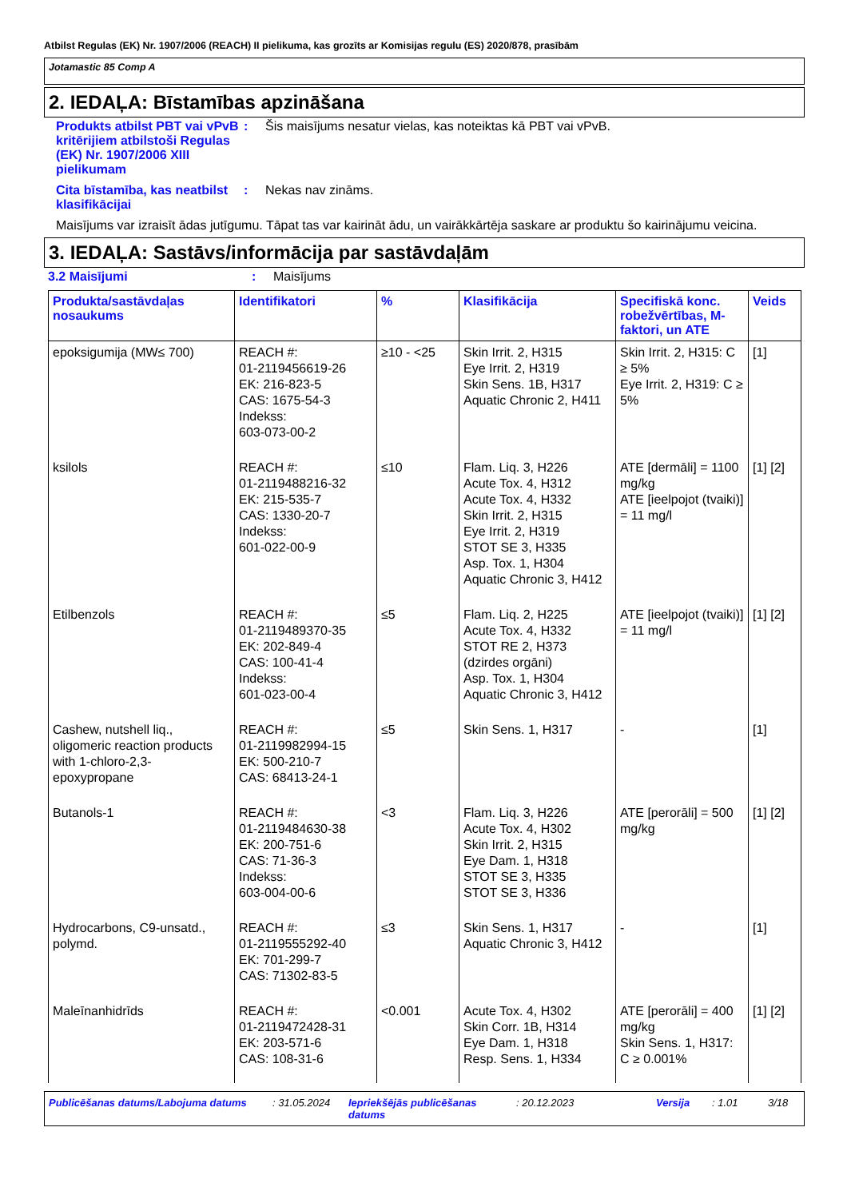Atbilst Regulas (EK) Nr. 1907/2006 (REACH) II pielikuma, kas grozīts ar Komisijas regulu (ES) 2020/878, prasībām
Jotamastic 85 Comp A
2. IEDAĻA: Bīstamības apzināšana
Produkts atbilst PBT vai vPvB kritērijiem atbilstoši Regulas (EK) Nr. 1907/2006 XIII pielikumam
: Šis maisījums nesatur vielas, kas noteiktas kā PBT vai vPvB.
Cita bīstamība, kas neatbilst klasifikācijai
: Nekas nav zināms.
Maisījums var izraisīt ādas jutīgumu. Tāpat tas var kairināt ādu, un vairākkārtēja saskare ar produktu šo kairinājumu veicina.
3. IEDAĻA: Sastāvs/informācija par sastāvdaļām
3.2 Maisījumi : Maisījums
| Produkta/sastāvdaļas nosaukums | Identifikatori | % | Klasifikācija | Specifiskā konc. robežvērtības, M-faktori, un ATE | Veids |
| --- | --- | --- | --- | --- | --- |
| epoksigumija (MW≤ 700) | REACH #: 01-2119456619-26 EK: 216-823-5 CAS: 1675-54-3 Indekss: 603-073-00-2 | ≥10 - <25 | Skin Irrit. 2, H315 Eye Irrit. 2, H319 Skin Sens. 1B, H317 Aquatic Chronic 2, H411 | Skin Irrit. 2, H315: C ≥ 5% Eye Irrit. 2, H319: C ≥ 5% | [1] |
| ksilols | REACH #: 01-2119488216-32 EK: 215-535-7 CAS: 1330-20-7 Indekss: 601-022-00-9 | ≤10 | Flam. Liq. 3, H226 Acute Tox. 4, H312 Acute Tox. 4, H332 Skin Irrit. 2, H315 Eye Irrit. 2, H319 STOT SE 3, H335 Asp. Tox. 1, H304 Aquatic Chronic 3, H412 | ATE [dermāli] = 1100 mg/kg ATE [ieelpojot (tvaiki)] = 11 mg/l | [1] [2] |
| Etilbenzols | REACH #: 01-2119489370-35 EK: 202-849-4 CAS: 100-41-4 Indekss: 601-023-00-4 | ≤5 | Flam. Liq. 2, H225 Acute Tox. 4, H332 STOT RE 2, H373 (dzirdes orgāni) Asp. Tox. 1, H304 Aquatic Chronic 3, H412 | ATE [ieelpojot (tvaiki)] = 11 mg/l | [1] [2] |
| Cashew, nutshell liq., oligomeric reaction products with 1-chloro-2,3-epoxypropane | REACH #: 01-2119982994-15 EK: 500-210-7 CAS: 68413-24-1 | ≤5 | Skin Sens. 1, H317 | - | [1] |
| Butanols-1 | REACH #: 01-2119484630-38 EK: 200-751-6 CAS: 71-36-3 Indekss: 603-004-00-6 | <3 | Flam. Liq. 3, H226 Acute Tox. 4, H302 Skin Irrit. 2, H315 Eye Dam. 1, H318 STOT SE 3, H335 STOT SE 3, H336 | ATE [perorāli] = 500 mg/kg | [1] [2] |
| Hydrocarbons, C9-unsatd., polymd. | REACH #: 01-2119555292-40 EK: 701-299-7 CAS: 71302-83-5 | ≤3 | Skin Sens. 1, H317 Aquatic Chronic 3, H412 | - | [1] |
| Maleīnanhidrīds | REACH #: 01-2119472428-31 EK: 203-571-6 CAS: 108-31-6 | <0.001 | Acute Tox. 4, H302 Skin Corr. 1B, H314 Eye Dam. 1, H318 Resp. Sens. 1, H334 | ATE [perorāli] = 400 mg/kg Skin Sens. 1, H317: C ≥ 0.001% | [1] [2] |
Publicēšanas datums/Labojuma datums: 31.05.2024 Iepriekšējās publicēšanas datums: 20.12.2023 Versija: 1.01 3/18